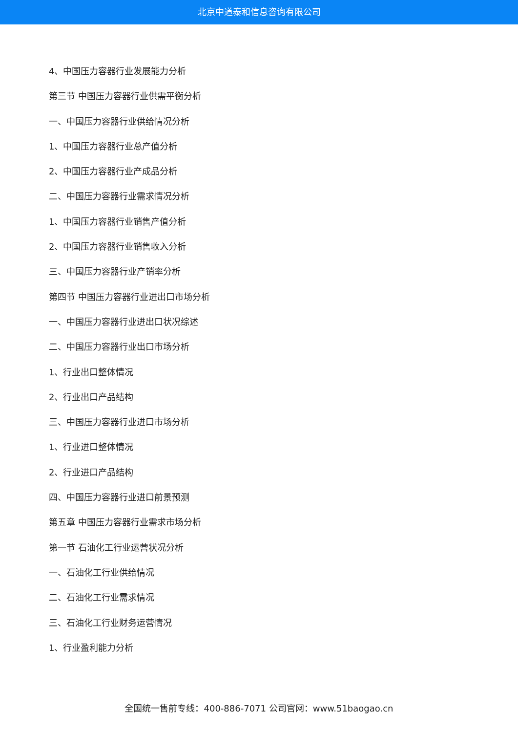北京中道泰和信息咨询有限公司
4、中国压力容器行业发展能力分析
第三节 中国压力容器行业供需平衡分析
一、中国压力容器行业供给情况分析
1、中国压力容器行业总产值分析
2、中国压力容器行业产成品分析
二、中国压力容器行业需求情况分析
1、中国压力容器行业销售产值分析
2、中国压力容器行业销售收入分析
三、中国压力容器行业产销率分析
第四节 中国压力容器行业进出口市场分析
一、中国压力容器行业进出口状况综述
二、中国压力容器行业出口市场分析
1、行业出口整体情况
2、行业出口产品结构
三、中国压力容器行业进口市场分析
1、行业进口整体情况
2、行业进口产品结构
四、中国压力容器行业进口前景预测
第五章 中国压力容器行业需求市场分析
第一节 石油化工行业运营状况分析
一、石油化工行业供给情况
二、石油化工行业需求情况
三、石油化工行业财务运营情况
1、行业盈利能力分析
全国统一售前专线：400-886-7071 公司官网：www.51baogao.cn